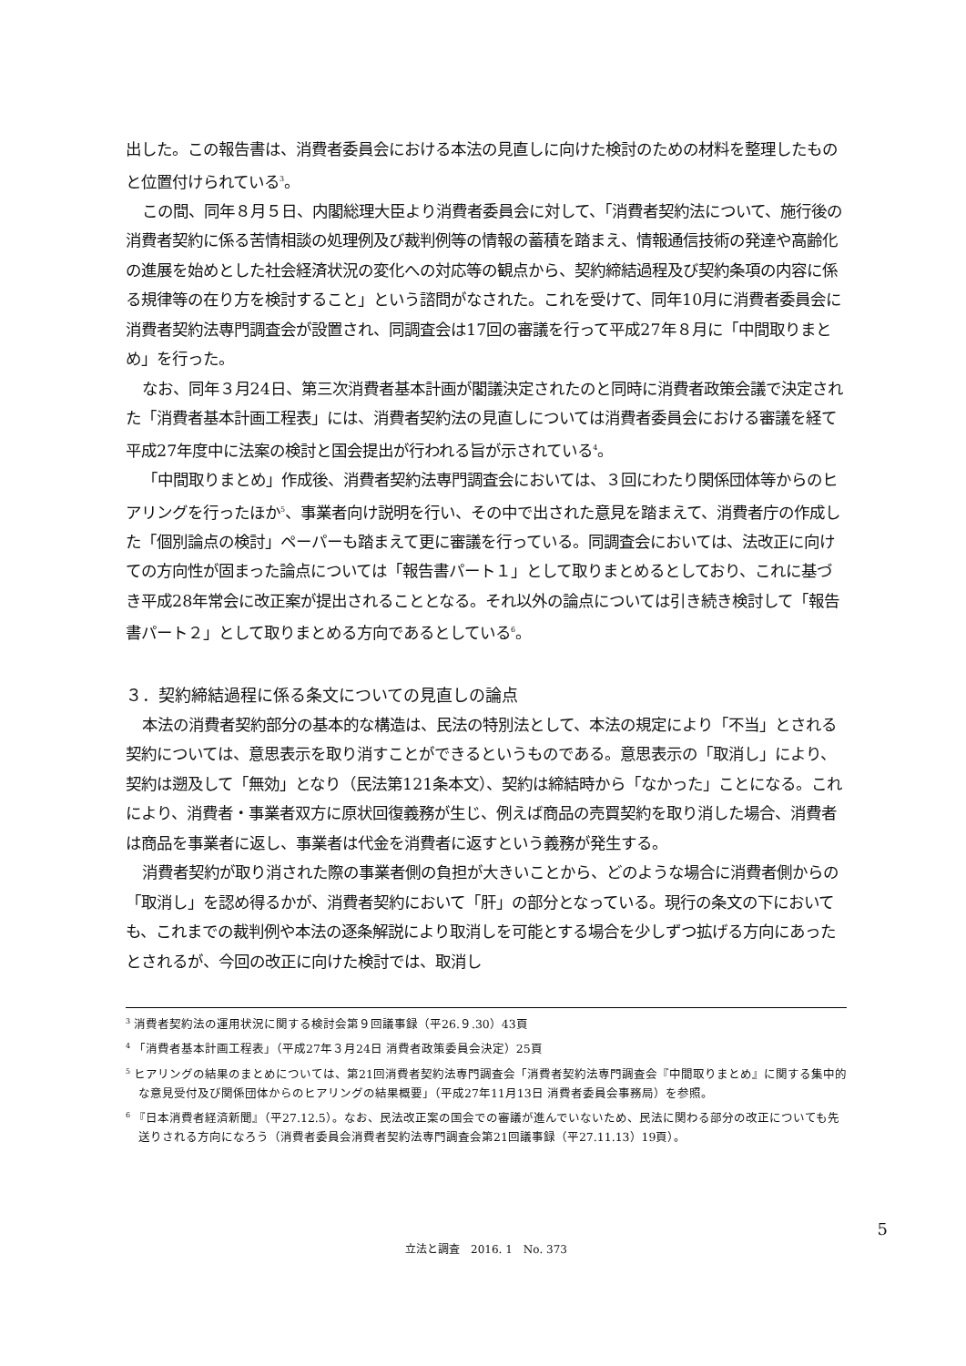出した。この報告書は、消費者委員会における本法の見直しに向けた検討のための材料を整理したものと位置付けられている<sup>3</sup>。
この間、同年８月５日、内閣総理大臣より消費者委員会に対して、「消費者契約法について、施行後の消費者契約に係る苦情相談の処理例及び裁判例等の情報の蓄積を踏まえ、情報通信技術の発達や高齢化の進展を始めとした社会経済状況の変化への対応等の観点から、契約締結過程及び契約条項の内容に係る規律等の在り方を検討すること」という諮問がなされた。これを受けて、同年10月に消費者委員会に消費者契約法専門調査会が設置され、同調査会は17回の審議を行って平成27年８月に「中間取りまとめ」を行った。
なお、同年３月24日、第三次消費者基本計画が閣議決定されたのと同時に消費者政策会議で決定された「消費者基本計画工程表」には、消費者契約法の見直しについては消費者委員会における審議を経て平成27年度中に法案の検討と国会提出が行われる旨が示されている<sup>4</sup>。
「中間取りまとめ」作成後、消費者契約法専門調査会においては、３回にわたり関係団体等からのヒアリングを行ったほか<sup>5</sup>、事業者向け説明を行い、その中で出された意見を踏まえて、消費者庁の作成した「個別論点の検討」ペーパーも踏まえて更に審議を行っている。同調査会においては、法改正に向けての方向性が固まった論点については「報告書パート１」として取りまとめるとしており、これに基づき平成28年常会に改正案が提出されることとなる。それ以外の論点については引き続き検討して「報告書パート２」として取りまとめる方向であるとしている<sup>6</sup>。
３．契約締結過程に係る条文についての見直しの論点
本法の消費者契約部分の基本的な構造は、民法の特別法として、本法の規定により「不当」とされる契約については、意思表示を取り消すことができるというものである。意思表示の「取消し」により、契約は遡及して「無効」となり（民法第121条本文）、契約は締結時から「なかった」ことになる。これにより、消費者・事業者双方に原状回復義務が生じ、例えば商品の売買契約を取り消した場合、消費者は商品を事業者に返し、事業者は代金を消費者に返すという義務が発生する。
消費者契約が取り消された際の事業者側の負担が大きいことから、どのような場合に消費者側からの「取消し」を認め得るかが、消費者契約において「肝」の部分となっている。現行の条文の下においても、これまでの裁判例や本法の逐条解説により取消しを可能とする場合を少しずつ拡げる方向にあったとされるが、今回の改正に向けた検討では、取消し
<sup>3</sup> 消費者契約法の運用状況に関する検討会第９回議事録（平26.９.30）43頁
<sup>4</sup> 「消費者基本計画工程表」（平成27年３月24日 消費者政策委員会決定）25頁
<sup>5</sup> ヒアリングの結果のまとめについては、第21回消費者契約法専門調査会「消費者契約法専門調査会『中間取りまとめ』に関する集中的な意見受付及び関係団体からのヒアリングの結果概要」（平成27年11月13日 消費者委員会事務局）を参照。
<sup>6</sup> 『日本消費者経済新聞』（平27.12.5）。なお、民法改正案の国会での審議が進んでいないため、民法に関わる部分の改正についても先送りされる方向になろう（消費者委員会消費者契約法専門調査会第21回議事録（平27.11.13）19頁）。
5
立法と調査　2016. 1　No. 373